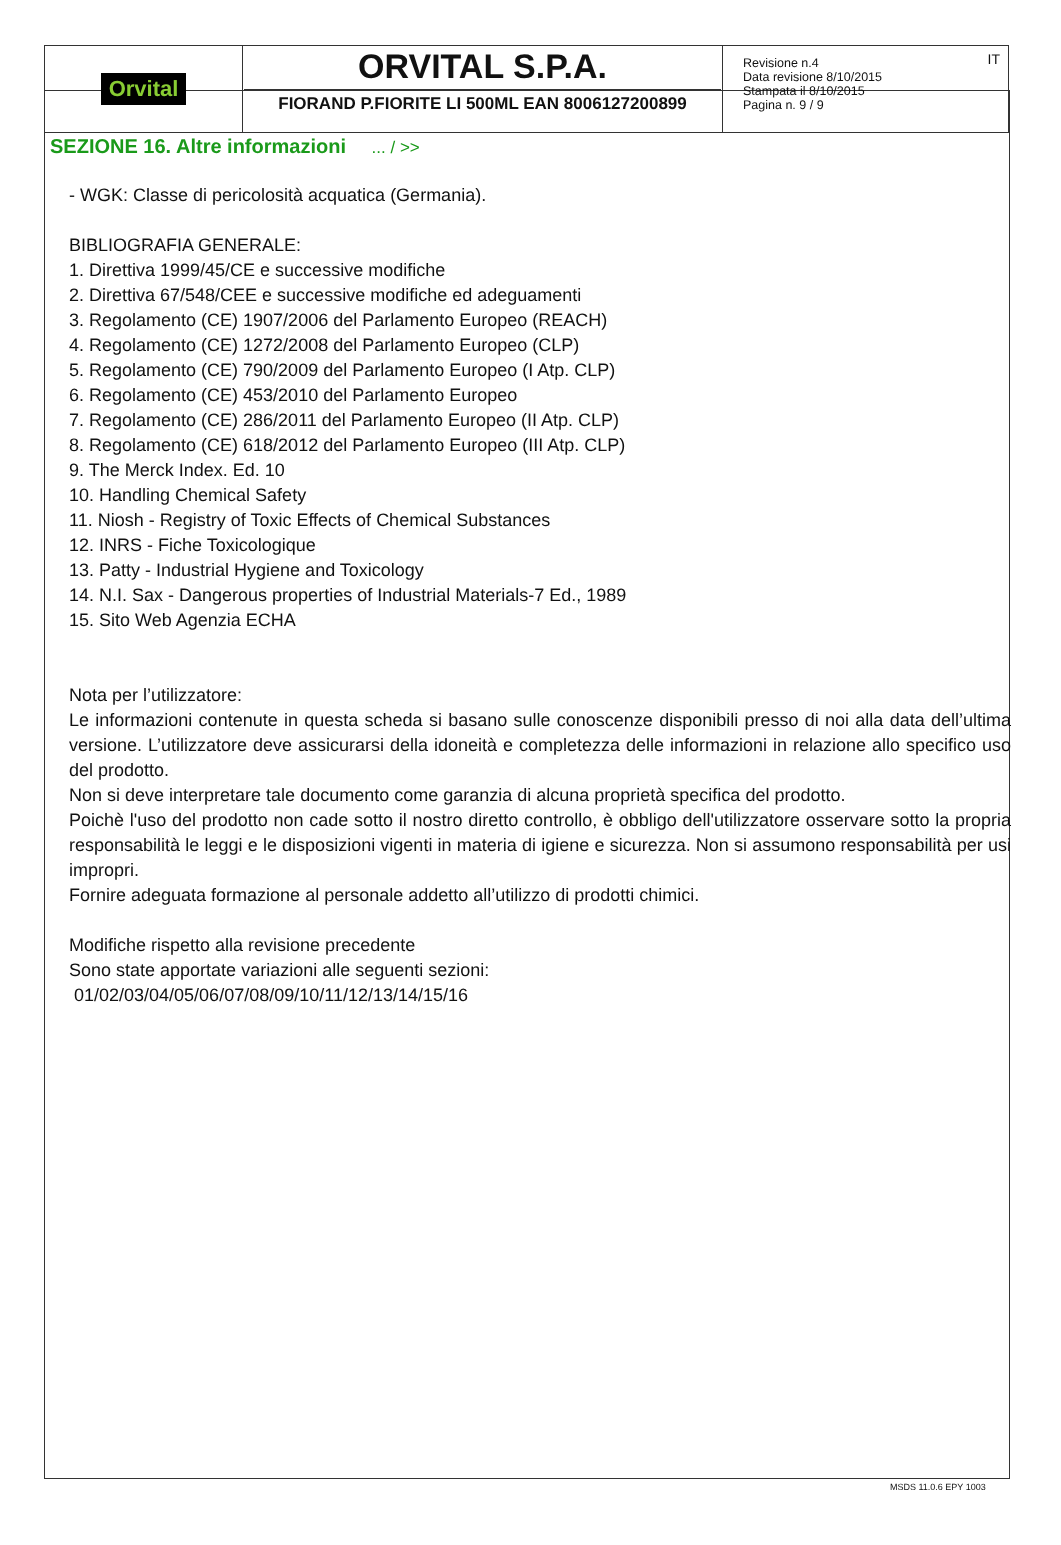| Orvital | ORVITAL S.P.A. FIORAND P.FIORITE LI 500ML EAN 8006127200899 | IT Revisione n.4 Data revisione 8/10/2015 Stampata il 8/10/2015 Pagina n. 9 / 9 |
SEZIONE 16. Altre informazioni ... / >>
- WGK: Classe di pericolosità acquatica (Germania).
BIBLIOGRAFIA GENERALE:
1. Direttiva 1999/45/CE e successive modifiche
2. Direttiva 67/548/CEE e successive modifiche ed adeguamenti
3. Regolamento (CE) 1907/2006 del Parlamento Europeo (REACH)
4. Regolamento (CE) 1272/2008 del Parlamento Europeo (CLP)
5. Regolamento (CE) 790/2009 del Parlamento Europeo (I Atp. CLP)
6. Regolamento (CE) 453/2010 del Parlamento Europeo
7. Regolamento (CE) 286/2011 del Parlamento Europeo (II Atp. CLP)
8. Regolamento (CE) 618/2012 del Parlamento Europeo (III Atp. CLP)
9. The Merck Index. Ed. 10
10. Handling Chemical Safety
11. Niosh - Registry of Toxic Effects of Chemical Substances
12. INRS - Fiche Toxicologique
13. Patty - Industrial Hygiene and Toxicology
14. N.I. Sax - Dangerous properties of Industrial Materials-7 Ed., 1989
15. Sito Web Agenzia ECHA
Nota per l’utilizzatore:
Le informazioni contenute in questa scheda si basano sulle conoscenze disponibili presso di noi alla data dell’ultima versione. L’utilizzatore deve assicurarsi della idoneità e completezza delle informazioni in relazione allo specifico uso del prodotto.
Non si deve interpretare tale documento come garanzia di alcuna proprietà specifica del prodotto.
Poichè l'uso del prodotto non cade sotto il nostro diretto controllo, è obbligo dell'utilizzatore osservare sotto la propria responsabilità le leggi e le disposizioni vigenti in materia di igiene e sicurezza. Non si assumono responsabilità per usi impropri.
Fornire adeguata formazione al personale addetto all’utilizzo di prodotti chimici.
Modifiche rispetto alla revisione precedente
Sono state apportate variazioni alle seguenti sezioni:
01/02/03/04/05/06/07/08/09/10/11/12/13/14/15/16
MSDS 11.0.6 EPY 1003